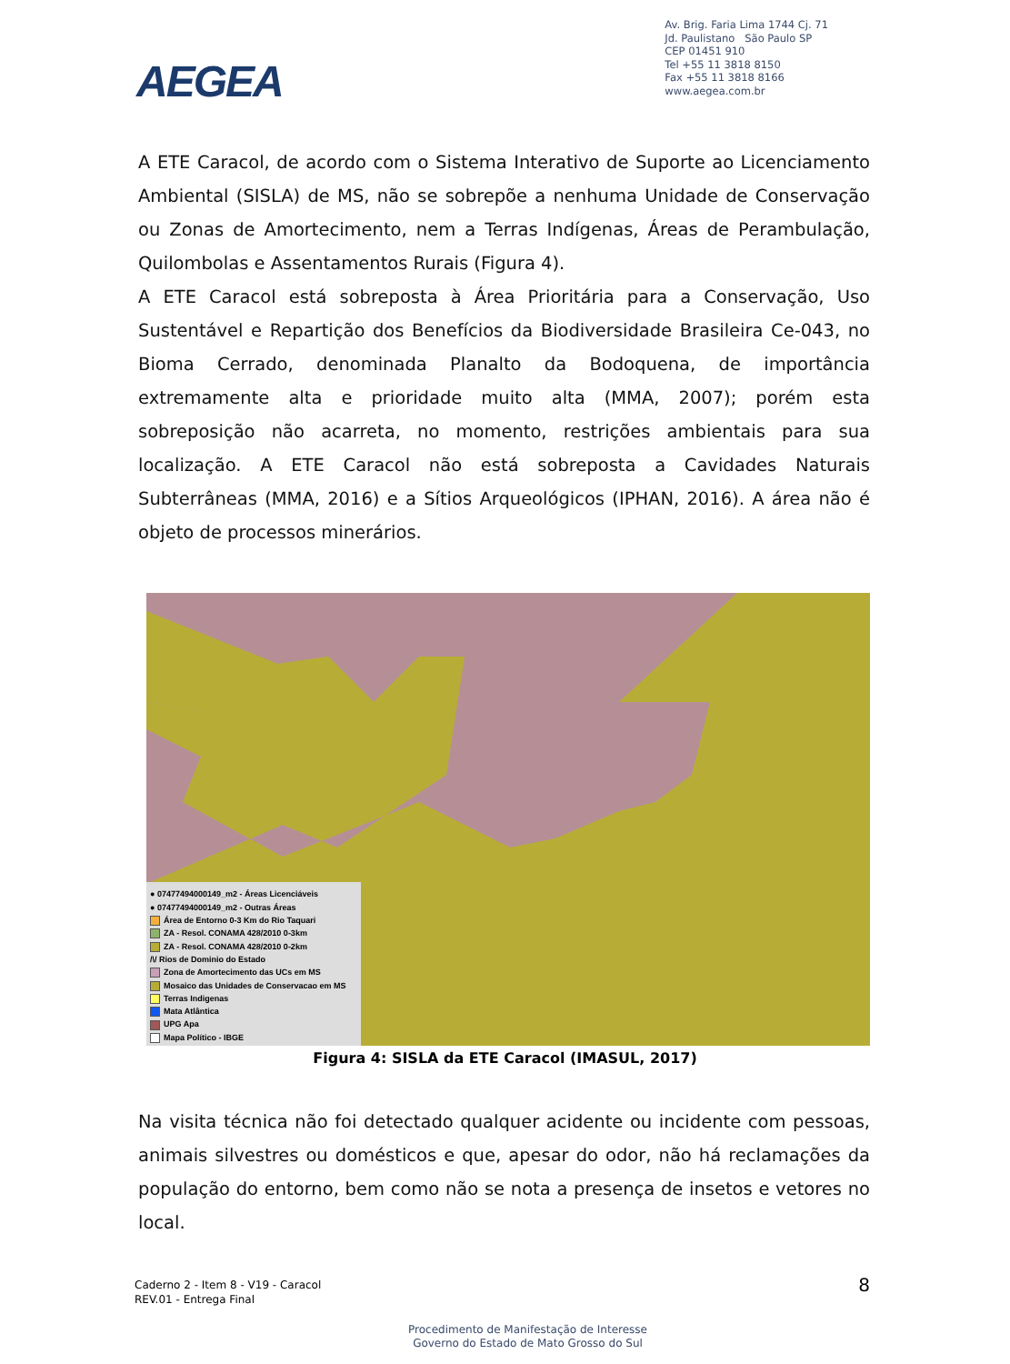AEGEA
Av. Brig. Faria Lima 1744 Cj. 71
Jd. Paulistano São Paulo SP
CEP 01451 910
Tel +55 11 3818 8150
Fax +55 11 3818 8166
www.aegea.com.br
A ETE Caracol, de acordo com o Sistema Interativo de Suporte ao Licenciamento Ambiental (SISLA) de MS, não se sobrepõe a nenhuma Unidade de Conservação ou Zonas de Amortecimento, nem a Terras Indígenas, Áreas de Perambulação, Quilombolas e Assentamentos Rurais (Figura 4).
A ETE Caracol está sobreposta à Área Prioritária para a Conservação, Uso Sustentável e Repartição dos Benefícios da Biodiversidade Brasileira Ce-043, no Bioma Cerrado, denominada Planalto da Bodoquena, de importância extremamente alta e prioridade muito alta (MMA, 2007); porém esta sobreposição não acarreta, no momento, restrições ambientais para sua localização. A ETE Caracol não está sobreposta a Cavidades Naturais Subterrâneas (MMA, 2016) e a Sítios Arqueológicos (IPHAN, 2016). A área não é objeto de processos minerários.
● 07477494000149_m2 - Áreas Licenciáveis
● 07477494000149_m2 - Outras Áreas
Área de Entorno 0-3 Km do Rio Taquari
ZA - Resol. CONAMA 428/2010 0-3km
ZA - Resol. CONAMA 428/2010 0-2km
/\/ Rios de Dominio do Estado
Zona de Amortecimento das UCs em MS
Mosaico das Unidades de Conservacao em MS
Terras Indigenas
Mata Atlântica
UPG Apa
Mapa Político - IBGE
Figura 4: SISLA da ETE Caracol (IMASUL, 2017)
Na visita técnica não foi detectado qualquer acidente ou incidente com pessoas, animais silvestres ou domésticos e que, apesar do odor, não há reclamações da população do entorno, bem como não se nota a presença de insetos e vetores no local.
Caderno 2 - Item 8 - V19 - Caracol
REV.01 - Entrega Final
8
Procedimento de Manifestação de Interesse
Governo do Estado de Mato Grosso do Sul